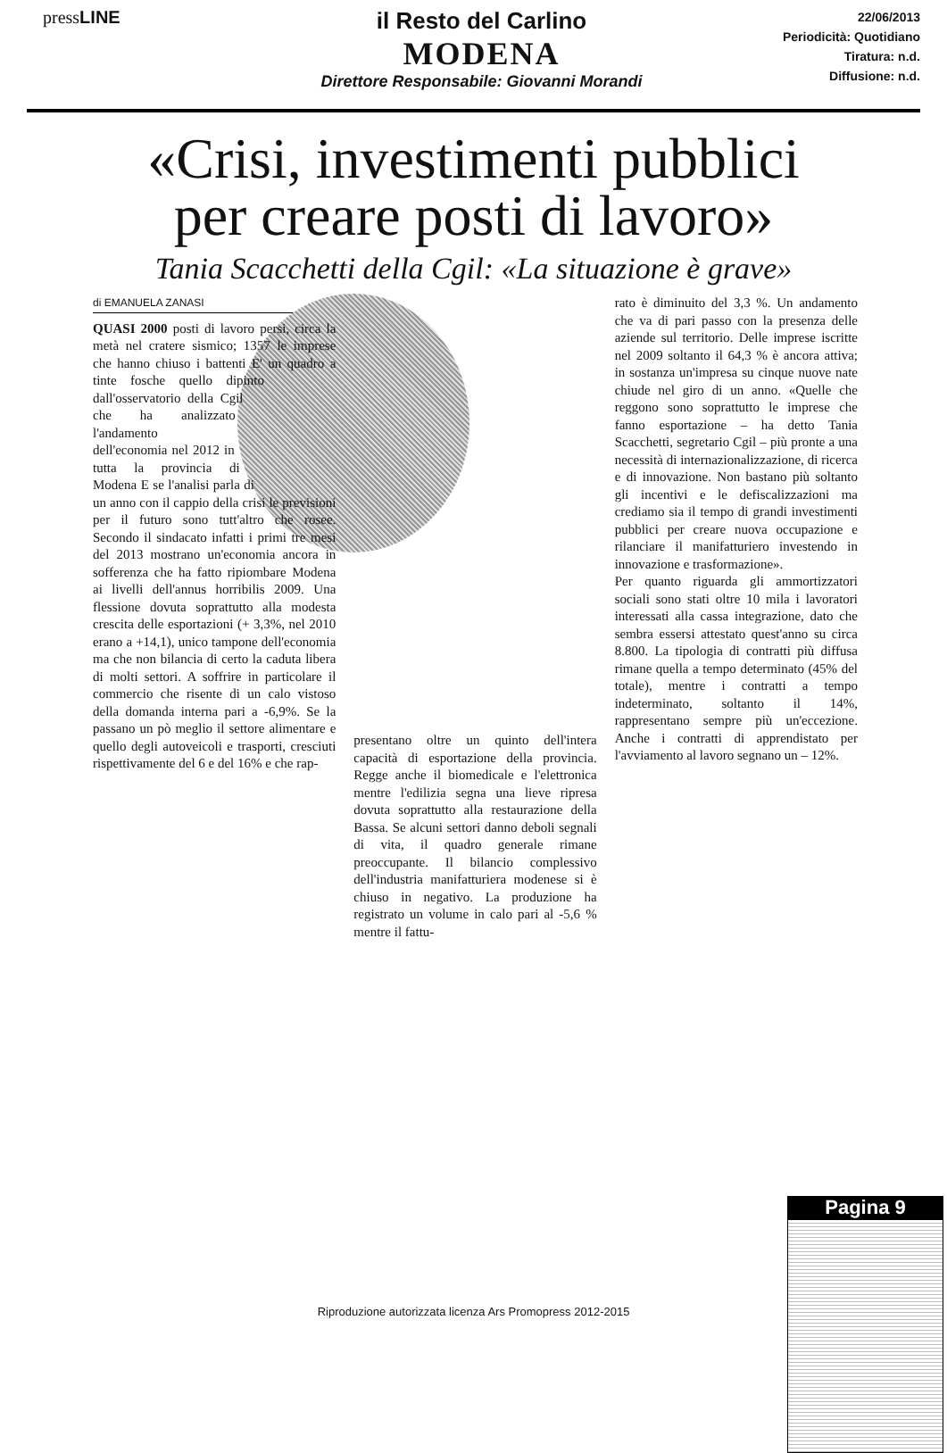pressLINE
il Resto del Carlino
MODENA
Direttore Responsabile: Giovanni Morandi
22/06/2013
Periodicità: Quotidiano
Tiratura: n.d.
Diffusione: n.d.
«Crisi, investimenti pubblici
per creare posti di lavoro»
Tania Scacchetti della Cgil: «La situazione è grave»
di EMANUELA ZANASI
QUASI 2000 posti di lavoro persi, circa la metà nel cratere sismico; 1357 le imprese che hanno chiuso i battenti E' un quadro a tinte fosche quello dipinto dall'osservatorio della Cgil che ha analizzato l'andamento dell'economia nel 2012 in tutta la provincia di Modena E se l'analisi parla di un anno con il cappio della crisi le previsioni per il futuro sono tutt'altro che rosee. Secondo il sindacato infatti i primi tre mesi del 2013 mostrano un'economia ancora in sofferenza che ha fatto ripiombare Modena ai livelli dell'annus horribilis 2009. Una flessione dovuta soprattutto alla modesta crescita delle esportazioni (+ 3,3%, nel 2010 erano a +14,1), unico tampone dell'economia ma che non bilancia di certo la caduta libera di molti settori. A soffrire in particolare il commercio che risente di un calo vistoso della domanda interna pari a -6,9%. Se la passano un pò meglio il settore alimentare e quello degli autoveicoli e trasporti, cresciuti rispettivamente del 6 e del 16% e che rap-
presentano oltre un quinto dell'intera capacità di esportazione della provincia. Regge anche il biomedicale e l'elettronica mentre l'edilizia segna una lieve ripresa dovuta soprattutto alla restaurazione della Bassa. Se alcuni settori danno deboli segnali di vita, il quadro generale rimane preoccupante. Il bilancio complessivo dell'industria manifatturiera modenese si è chiuso in negativo. La produzione ha registrato un volume in calo pari al -5,6 % mentre il fattu-
rato è diminuito del 3,3 %. Un andamento che va di pari passo con la presenza delle aziende sul territorio. Delle imprese iscritte nel 2009 soltanto il 64,3 % è ancora attiva; in sostanza un'impresa su cinque nuove nate chiude nel giro di un anno. «Quelle che reggono sono soprattutto le imprese che fanno esportazione – ha detto Tania Scacchetti, segretario Cgil – più pronte a una necessità di internazionalizzazione, di ricerca e di innovazione. Non bastano più soltanto gli incentivi e le defiscalizzazioni ma crediamo sia il tempo di grandi investimenti pubblici per creare nuova occupazione e rilanciare il manifatturiero investendo in innovazione e trasformazione».
Per quanto riguarda gli ammortizzatori sociali sono stati oltre 10 mila i lavoratori interessati alla cassa integrazione, dato che sembra essersi attestato quest'anno su circa 8.800. La tipologia di contratti più diffusa rimane quella a tempo determinato (45% del totale), mentre i contratti a tempo indeterminato, soltanto il 14%, rappresentano sempre più un'eccezione. Anche i contratti di apprendistato per l'avviamento al lavoro segnano un – 12%.
Pagina 9
Riproduzione autorizzata licenza Ars Promopress 2012-2015